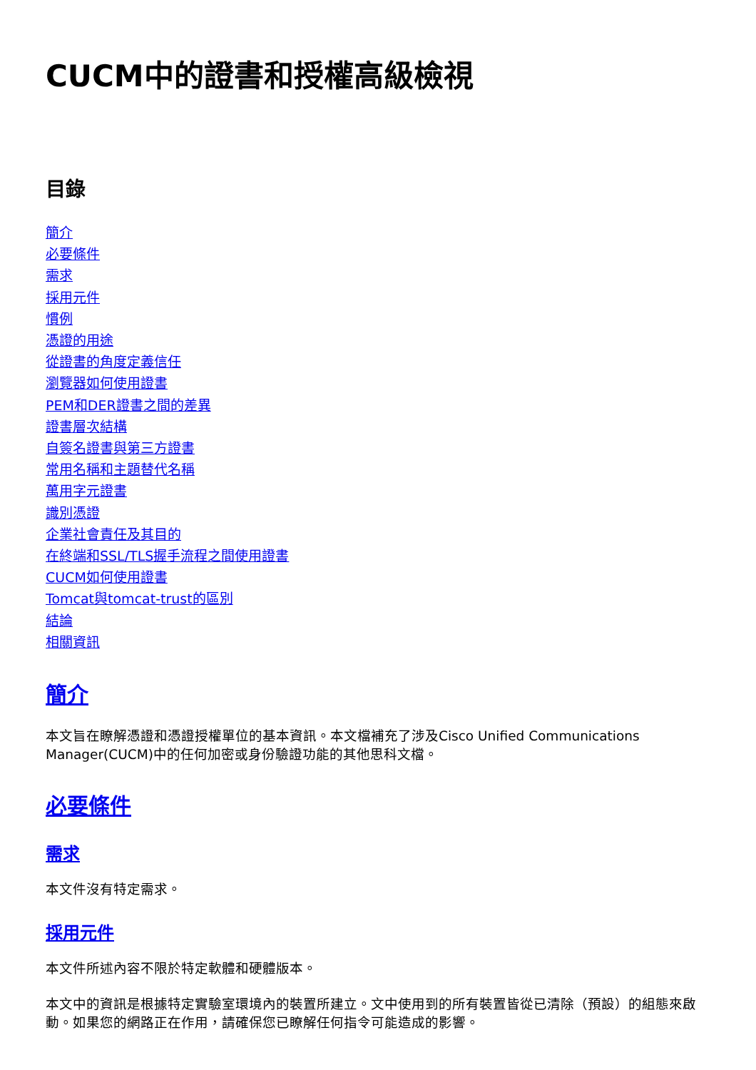CUCM中的證書和授權高級檢視
目錄
簡介
必要條件
需求
採用元件
慣例
憑證的用途
從證書的角度定義信任
瀏覽器如何使用證書
PEM和DER證書之間的差異
證書層次結構
自簽名證書與第三方證書
常用名稱和主題替代名稱
萬用字元證書
識別憑證
企業社會責任及其目的
在終端和SSL/TLS握手流程之間使用證書
CUCM如何使用證書
Tomcat與tomcat-trust的區別
結論
相關資訊
簡介
本文旨在瞭解憑證和憑證授權單位的基本資訊。本文檔補充了涉及Cisco Unified Communications Manager(CUCM)中的任何加密或身份驗證功能的其他思科文檔。
必要條件
需求
本文件沒有特定需求。
採用元件
本文件所述內容不限於特定軟體和硬體版本。
本文中的資訊是根據特定實驗室環境內的裝置所建立。文中使用到的所有裝置皆從已清除（預設）的組態來啟動。如果您的網路正在作用，請確保您已瞭解任何指令可能造成的影響。